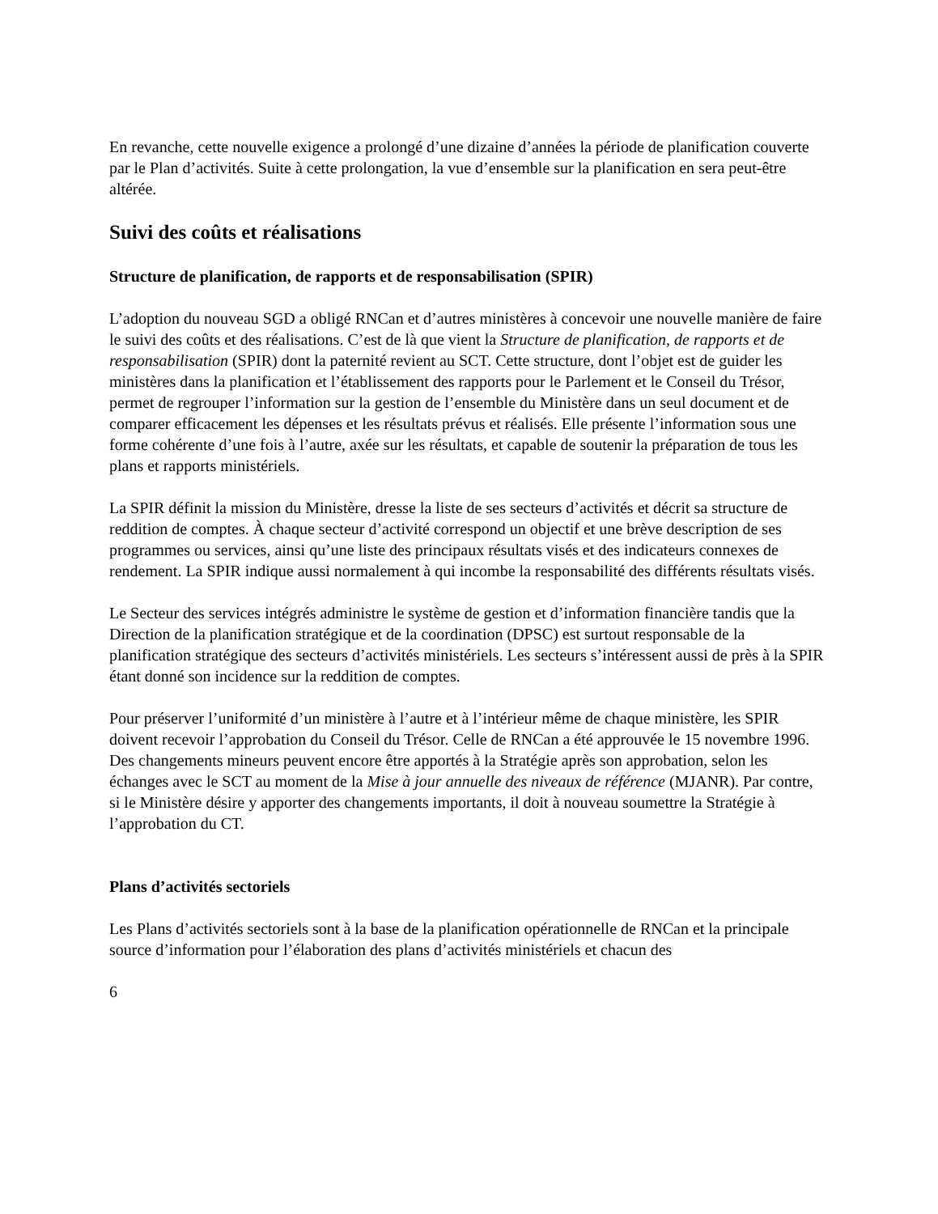En revanche, cette nouvelle exigence a prolongé d’une dizaine d’années la période de planification couverte par le Plan d’activités. Suite à cette prolongation, la vue d’ensemble sur la planification en sera peut-être altérée.
Suivi des coûts et réalisations
Structure de planification, de rapports et de responsabilisation (SPIR)
L’adoption du nouveau SGD a obligé RNCan et d’autres ministères à concevoir une nouvelle manière de faire le suivi des coûts et des réalisations. C’est de là que vient la Structure de planification, de rapports et de responsabilisation (SPIR) dont la paternité revient au SCT. Cette structure, dont l’objet est de guider les ministères dans la planification et l’établissement des rapports pour le Parlement et le Conseil du Trésor, permet de regrouper l’information sur la gestion de l’ensemble du Ministère dans un seul document et de comparer efficacement les dépenses et les résultats prévus et réalisés. Elle présente l’information sous une forme cohérente d’une fois à l’autre, axée sur les résultats, et capable de soutenir la préparation de tous les plans et rapports ministériels.
La SPIR définit la mission du Ministère, dresse la liste de ses secteurs d’activités et décrit sa structure de reddition de comptes. À chaque secteur d’activité correspond un objectif et une brève description de ses programmes ou services, ainsi qu’une liste des principaux résultats visés et des indicateurs connexes de rendement. La SPIR indique aussi normalement à qui incombe la responsabilité des différents résultats visés.
Le Secteur des services intégrés administre le système de gestion et d’information financière tandis que la Direction de la planification stratégique et de la coordination (DPSC) est surtout responsable de la planification stratégique des secteurs d’activités ministériels. Les secteurs s’intéressent aussi de près à la SPIR étant donné son incidence sur la reddition de comptes.
Pour préserver l’uniformité d’un ministère à l’autre et à l’intérieur même de chaque ministère, les SPIR doivent recevoir l’approbation du Conseil du Trésor. Celle de RNCan a été approuvée le 15 novembre 1996. Des changements mineurs peuvent encore être apportés à la Stratégie après son approbation, selon les échanges avec le SCT au moment de la Mise à jour annuelle des niveaux de référence (MJANR). Par contre, si le Ministère désire y apporter des changements importants, il doit à nouveau soumettre la Stratégie à l’approbation du CT.
Plans d’activités sectoriels
Les Plans d’activités sectoriels sont à la base de la planification opérationnelle de RNCan et la principale source d’information pour l’élaboration des plans d’activités ministériels et chacun des
6